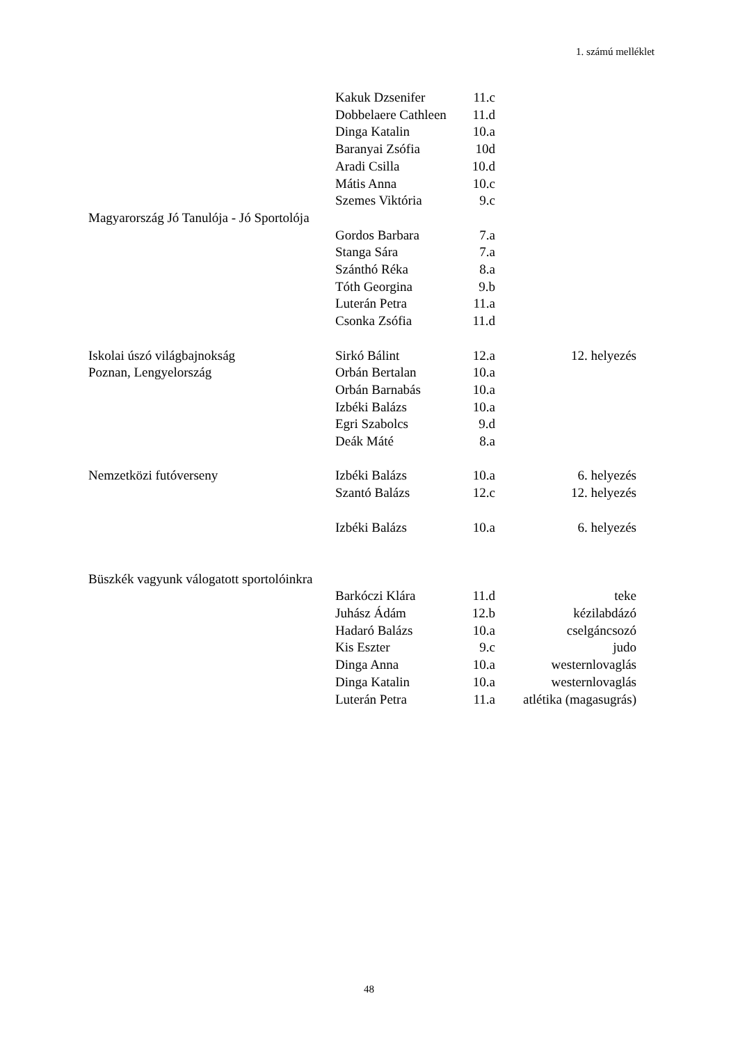1. számú melléklet
| | Kakuk Dzsenifer | 11.c | |
| | Dobbelaere Cathleen | 11.d | |
| | Dinga Katalin | 10.a | |
| | Baranyai Zsófia | 10d | |
| | Aradi Csilla | 10.d | |
| | Mátis Anna | 10.c | |
| | Szemes Viktória | 9.c | |
| Magyarország Jó Tanulója - Jó Sportolója | | | |
| | Gordos Barbara | 7.a | |
| | Stanga Sára | 7.a | |
| | Szánthó Réka | 8.a | |
| | Tóth Georgina | 9.b | |
| | Luterán Petra | 11.a | |
| | Csonka Zsófia | 11.d | |
| Iskolai úszó világbajnokság | Sirkó Bálint | 12.a | 12. helyezés |
| Poznan, Lengyelország | Orbán Bertalan | 10.a | |
| | Orbán Barnabás | 10.a | |
| | Izbéki Balázs | 10.a | |
| | Egri Szabolcs | 9.d | |
| | Deák Máté | 8.a | |
| Nemzetközi futóverseny | Izbéki Balázs | 10.a | 6. helyezés |
| | Szantó Balázs | 12.c | 12. helyezés |
| | Izbéki Balázs | 10.a | 6. helyezés |
| Büszkék vagyunk válogatott sportolóinkra | | | |
| | Barkóczi Klára | 11.d | teke |
| | Juhász Ádám | 12.b | kézilabdázó |
| | Hadaró Balázs | 10.a | cselgáncsozó |
| | Kis Eszter | 9.c | judo |
| | Dinga Anna | 10.a | westernlovaglás |
| | Dinga Katalin | 10.a | westernlovaglás |
| | Luterán Petra | 11.a | atlétika (magasugrás) |
48